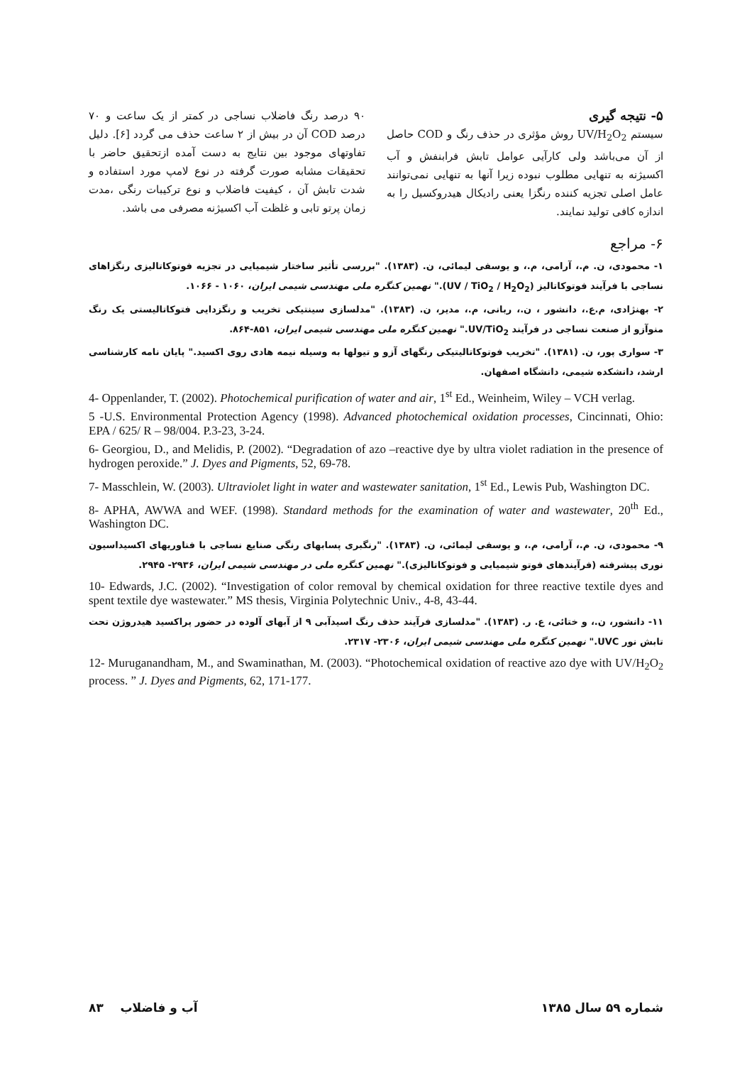۹۰ درصد رنگ فاضلاب نساجی در کمتر از یک ساعت و ۷۰ درصد COD آن در بیش از ۲ ساعت حذف می گردد [۶]. دلیل تفاوتهای موجود بین نتایج به دست آمده ازتحقیق حاضر با تحقیقات مشابه صورت گرفته در نوع لامپ مورد استفاده و شدت تابش آن ، کیفیت فاضلاب و نوع ترکیبات رنگی ،مدت زمان پرتو تابی و غلظت آب اکسیژنه مصرفی می باشد.
۵- نتیجه گیری
سیستم UV/H<sub>2</sub>O<sub>2</sub> روش مؤثری در حذف رنگ و COD حاصل از آن می‌باشد ولی کارآیی عوامل تابش فرابنفش و آب اکسیژنه به تنهایی مطلوب نبوده زیرا آنها به تنهایی نمی‌توانند عامل اصلی تجزیه کننده رنگزا یعنی رادیکال هیدروکسیل را به اندازه کافی تولید نمایند.
۶- مراجع
۱- محمودی، ن. م.، آرامی، م.، و یوسفی لیمائی، ن. (۱۳۸۳). "بررسی تأثیر ساختار شیمیایی در تجزیه فوتوکاتالیزی رنگزاهای نساجی با فرآیند فوتوکاتالیز (UV / TiO<sub>2</sub> / H<sub>2</sub>O<sub>2</sub>)." نهمین کنگره ملی مهندسی شیمی ایران، ۱۰۶۰ - ۱۰۶۶.
۲- بهنژادی، م.ع.، دانشور ، ن.، ربانی، م.، مدیر، ن. (۱۳۸۳). "مدلسازی سینتیکی تخریب و رنگزدایی فتوکاتالیستی یک رنگ منوآزو از صنعت نساجی در فرآیند UV/TiO<sub>2</sub>." نهمین کنگره ملی مهندسی شیمی ایران، ۸۵۱-۸۶۴.
۳- سواری پور، ن. (۱۳۸۱). "تخریب فوتوکاتالیتیکی رنگهای آزو و تیولها به وسیله نیمه هادی روی اکسید." پایان نامه کارشناسی ارشد، دانشکده شیمی، دانشگاه اصفهان.
4- Oppenlander, T. (2002). Photochemical purification of water and air, 1<sup>st</sup> Ed., Weinheim, Wiley – VCH verlag.
5 -U.S. Environmental Protection Agency (1998). Advanced photochemical oxidation processes, Cincinnati, Ohio: EPA / 625/ R – 98/004. P.3-23, 3-24.
6- Georgiou, D., and Melidis, P. (2002). “Degradation of azo –reactive dye by ultra violet radiation in the presence of hydrogen peroxide.” J. Dyes and Pigments, 52, 69-78.
7- Masschlein, W. (2003). Ultraviolet light in water and wastewater sanitation, 1<sup>st</sup> Ed., Lewis Pub, Washington DC.
8- APHA, AWWA and WEF. (1998). Standard methods for the examination of water and wastewater, 20<sup>th</sup> Ed., Washington DC.
۹- محمودی، ن. م.، آرامی، م.، و یوسفی لیمائی، ن. (۱۳۸۳). "رنگبری پسابهای رنگی صنایع نساجی با فناوریهای اکسیداسیون نوری پیشرفته (فرآیندهای فوتو شیمیایی و فوتوکاتالیزی)." نهمین کنگره ملی در مهندسی شیمی ایران، ۲۹۳۶- ۲۹۴۵.
10- Edwards, J.C. (2002). “Investigation of color removal by chemical oxidation for three reactive textile dyes and spent textile dye wastewater.” MS thesis, Virginia Polytechnic Univ., 4-8, 43-44.
۱۱- دانشور، ن.، و ختائی، ع. ر. (۱۳۸۳). "مدلسازی فرآیند حذف رنگ اسیدآبی ۹ از آبهای آلوده در حضور پراکسید هیدروژن تحت تابش نور UVC." نهمین کنگره ملی مهندسی شیمی ایران، ۲۳۰۶- ۲۳۱۷.
12- Muruganandham, M., and Swaminathan, M. (2003). “Photochemical oxidation of reactive azo dye with UV/H<sub>2</sub>O<sub>2</sub> process. ” J. Dyes and Pigments, 62, 171-177.
شماره ۵۹ سال ۱۳۸۵ آب و فاضلاب ۸۳